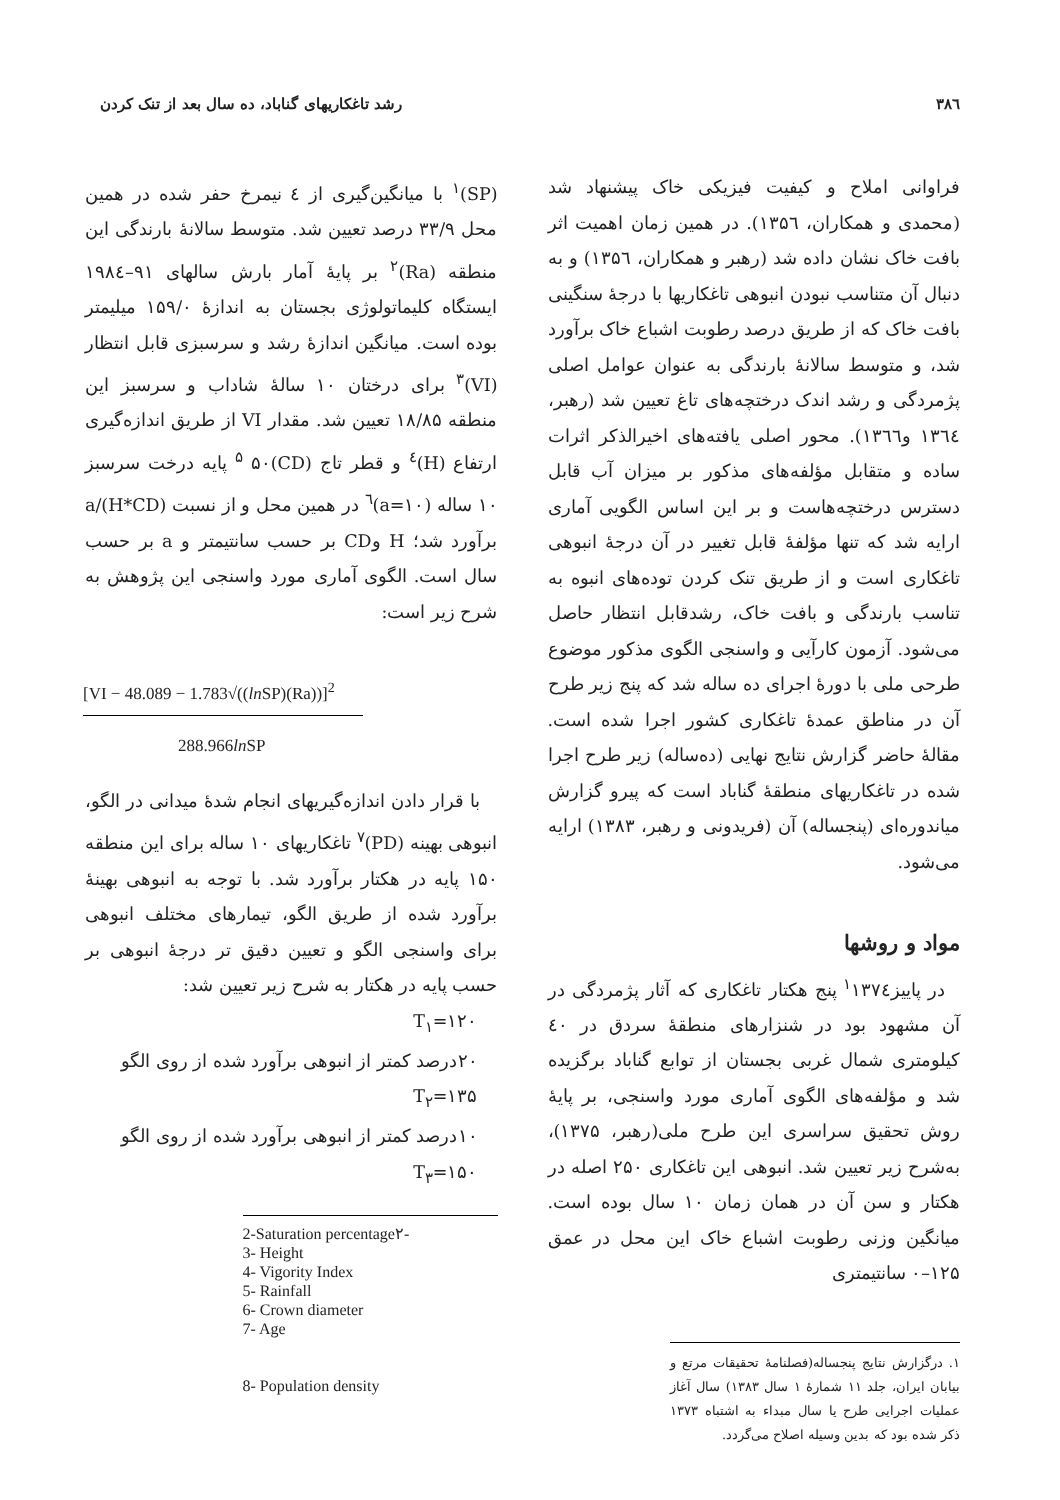۳۸٦ رشد تاغکاریهای گناباد، ده سال بعد از تنک کردن
فراوانی املاح و کیفیت فیزیکی خاک پیشنهاد شد (محمدی و همکاران، ۱۳۵٦). در همین زمان اهمیت اثر بافت خاک نشان داده شد (رهبر و همکاران، ۱۳۵٦) و به دنبال آن متناسب نبودن انبوهی تاغکاریها با درجهٔ سنگینی بافت خاک که از طریق درصد رطوبت اشباع خاک برآورد شد، و متوسط سالانهٔ بارندگی به عنوان عوامل اصلی پژمردگی و رشد اندک درختچه‌های تاغ تعیین شد (رهبر، ۱۳٦٤ و۱۳٦٦). محور اصلی یافته‌های اخیرالذکر اثرات ساده و متقابل مؤلفه‌های مذکور بر میزان آب قابل دسترس درختچه‌هاست و بر این اساس الگویی آماری ارایه شد که تنها مؤلفهٔ قابل تغییر در آن درجهٔ انبوهی تاغکاری است و از طریق تنک کردن توده‌های انبوه به تناسب بارندگی و بافت خاک، رشدقابل انتظار حاصل می‌شود. آزمون کارآیی و واسنجی الگوی مذکور موضوع طرحی ملی با دورهٔ اجرای ده ساله شد که پنج زیر طرح آن در مناطق عمدهٔ تاغکاری کشور اجرا شده است. مقالهٔ حاضر گزارش نتایج نهایی (ده‌ساله) زیر طرح اجرا شده در تاغکاریهای منطقهٔ گناباد است که پیرو گزارش میاندوره‌ای (پنجساله) آن (فریدونی و رهبر، ۱۳۸۳) ارایه می‌شود.
مواد و روشها
در پاییز<sup>۱</sup>۱۳۷٤ پنج هکتار تاغکاری که آثار پژمردگی در آن مشهود بود در شنزارهای منطقهٔ سردق در ٤۰ کیلومتری شمال غربی بجستان از توابع گناباد برگزیده شد و مؤلفه‌های الگوی آماری مورد واسنجی، بر پایهٔ روش تحقیق سراسری این طرح ملی(رهبر، ۱۳۷۵)، به‌شرح زیر تعیین شد. انبوهی این تاغکاری ۲۵۰ اصله در هکتار و سن آن در همان زمان ۱۰ سال بوده است. میانگین وزنی رطوبت اشباع خاک این محل در عمق ۱۲۵–۰ سانتیمتری
۱. درگزارش نتایج پنجساله(فصلنامهٔ تحقیقات مرتع و بیابان ایران، جلد ۱۱ شمارهٔ ۱ سال ۱۳۸۳) سال آغاز عملیات اجرایی طرح یا سال مبداء به اشتباه ۱۳۷۳ ذکر شده بود که بدین وسیله اصلاح می‌گردد.
(SP)<sup>۱</sup> با میانگین‌گیری از ٤ نیمرخ حفر شده در همین محل ۳۳/۹ درصد تعیین شد. متوسط سالانهٔ بارندگی این منطقه (Ra)<sup>۲</sup> بر پایهٔ آمار بارش سالهای ۹۱–۱۹۸٤ ایستگاه کلیماتولوژی بجستان به اندازهٔ ۱۵۹/۰ میلیمتر بوده است. میانگین اندازهٔ رشد و سرسبزی قابل انتظار (VI)<sup>۳</sup> برای درختان ۱۰ سالهٔ شاداب و سرسبز این منطقه ۱۸/۸۵ تعیین شد. مقدار VI از طریق اندازه‌گیری ارتفاع (H)<sup>٤</sup> و قطر تاج (CD)<sup>۵</sup> ۵۰ پایه درخت سرسبز ۱۰ ساله (a=۱۰)<sup>٦</sup> در همین محل و از نسبت (H*CD)/a برآورد شد؛ H وCD بر حسب سانتیمتر و a بر حسب سال است. الگوی آماری مورد واسنجی این پژوهش به شرح زیر است:
[VI − 48.089 − 1.783√((ln SP)(Ra))]<sup>2</sup>
288.966ln SP
با قرار دادن اندازه‌گیریهای انجام شدهٔ میدانی در الگو، انبوهی بهینه (PD)<sup>۷</sup> تاغکاریهای ۱۰ ساله برای این منطقه ۱۵۰ پایه در هکتار برآورد شد. با توجه به انبوهی بهینهٔ برآورد شده از طریق الگو، تیمارهای مختلف انبوهی برای واسنجی الگو و تعیین دقیق تر درجهٔ انبوهی بر حسب پایه در هکتار به شرح زیر تعیین شد:
T<sub>۱</sub>=۱۲۰
۲۰درصد کمتر از انبوهی برآورد شده از روی الگو
T<sub>۲</sub>=۱۳۵
۱۰درصد کمتر از انبوهی برآورد شده از روی الگو
T<sub>۳</sub>=۱۵۰
2-Saturation percentage۲-
3- Height
4- Vigority Index
5- Rainfall
6- Crown diameter
7- Age
8- Population density